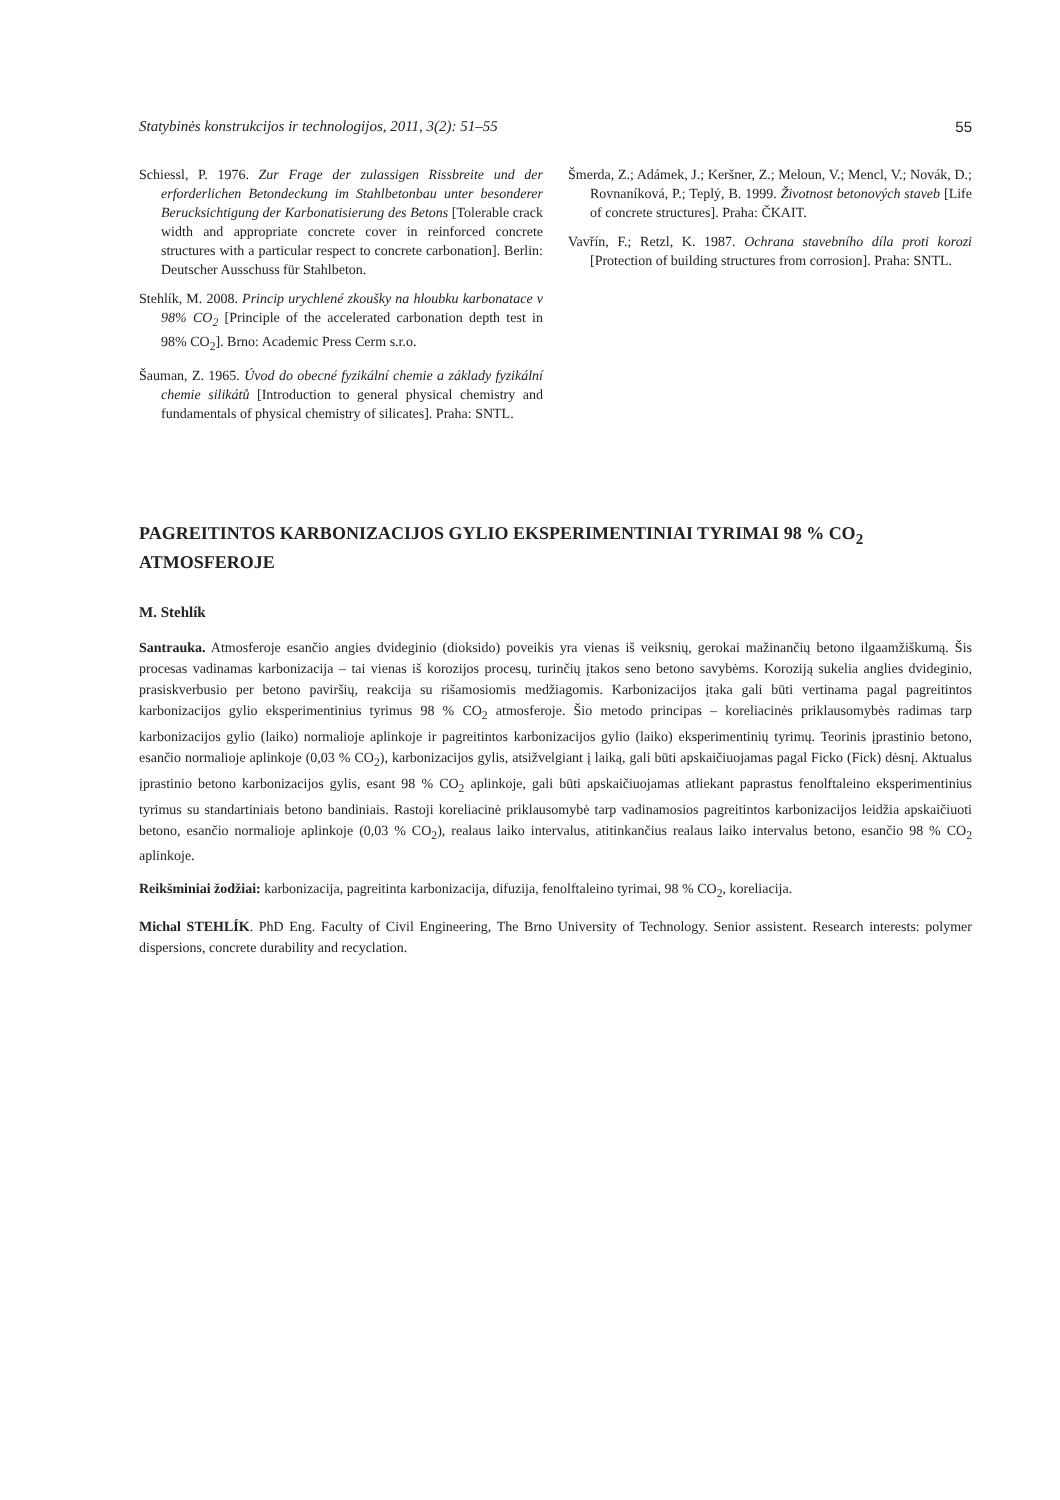Statybinės konstrukcijos ir technologijos, 2011, 3(2): 51–55 55
Schiessl, P. 1976. Zur Frage der zulassigen Rissbreite und der erforderlichen Betondeckung im Stahlbetonbau unter besonderer Berucksichtigung der Karbonatisierung des Betons [Tolerable crack width and appropriate concrete cover in reinforced concrete structures with a particular respect to concrete carbonation]. Berlin: Deutscher Ausschuss für Stahlbeton.
Stehlík, M. 2008. Princip urychlené zkoušky na hloubku karbonatace v 98% CO<sub>2</sub> [Principle of the accelerated carbonation depth test in 98% CO<sub>2</sub>]. Brno: Academic Press Cerm s.r.o.
Šauman, Z. 1965. Úvod do obecné fyzikální chemie a základy fyzikální chemie silikátů [Introduction to general physical chemistry and fundamentals of physical chemistry of silicates]. Praha: SNTL.
Šmerda, Z.; Adámek, J.; Keršner, Z.; Meloun, V.; Mencl, V.; Novák, D.; Rovnaníková, P.; Teplý, B. 1999. Životnost betonových staveb [Life of concrete structures]. Praha: ČKAIT.
Vavřín, F.; Retzl, K. 1987. Ochrana stavebního díla proti korozi [Protection of building structures from corrosion]. Praha: SNTL.
PAGREITINTOS KARBONIZACIJOS GYLIO EKSPERIMENTINIAI TYRIMAI 98 % CO<sub>2</sub> ATMOSFEROJE
M. Stehlík
Santrauka. Atmosferoje esančio angies dvideginio (dioksido) poveikis yra vienas iš veiksnių, gerokai mažinančių betono ilgaamžiškumą. Šis procesas vadinamas karbonizacija – tai vienas iš korozijos procesų, turinčių įtakos seno betono savybėms. Koroziją sukelia anglies dvideginio, prasiskverbusio per betono paviršių, reakcija su rišamosiomis medžiagomis. Karbonizacijos įtaka gali būti vertinama pagal pagreitintos karbonizacijos gylio eksperimentinius tyrimus 98 % CO<sub>2</sub> atmosferoje. Šio metodo principas – koreliacinės priklausomybės radimas tarp karbonizacijos gylio (laiko) normalioje aplinkoje ir pagreitintos karbonizacijos gylio (laiko) eksperimentinių tyrimų. Teorinis įprastinio betono, esančio normalioje aplinkoje (0,03 % CO<sub>2</sub>), karbonizacijos gylis, atsižvelgiant į laiką, gali būti apskaičiuojamas pagal Ficko (Fick) dėsnį. Aktualus įprastinio betono karbonizacijos gylis, esant 98 % CO<sub>2</sub> aplinkoje, gali būti apskaičiuojamas atliekant paprastus fenolftaleino eksperimentinius tyrimus su standartiniais betono bandiniais. Rastoji koreliacinė priklausomybė tarp vadinamosios pagreitintos karbonizacijos leidžia apskaičiuoti betono, esančio normalioje aplinkoje (0,03 % CO<sub>2</sub>), realaus laiko intervalus, atitinkančius realaus laiko intervalus betono, esančio 98 % CO<sub>2</sub> aplinkoje.
Reikšminiai žodžiai: karbonizacija, pagreitinta karbonizacija, difuzija, fenolftaleino tyrimai, 98 % CO<sub>2</sub>, koreliacija.
Michal STEHLÍK. PhD Eng. Faculty of Civil Engineering, The Brno University of Technology. Senior assistent. Research interests: polymer dispersions, concrete durability and recyclation.